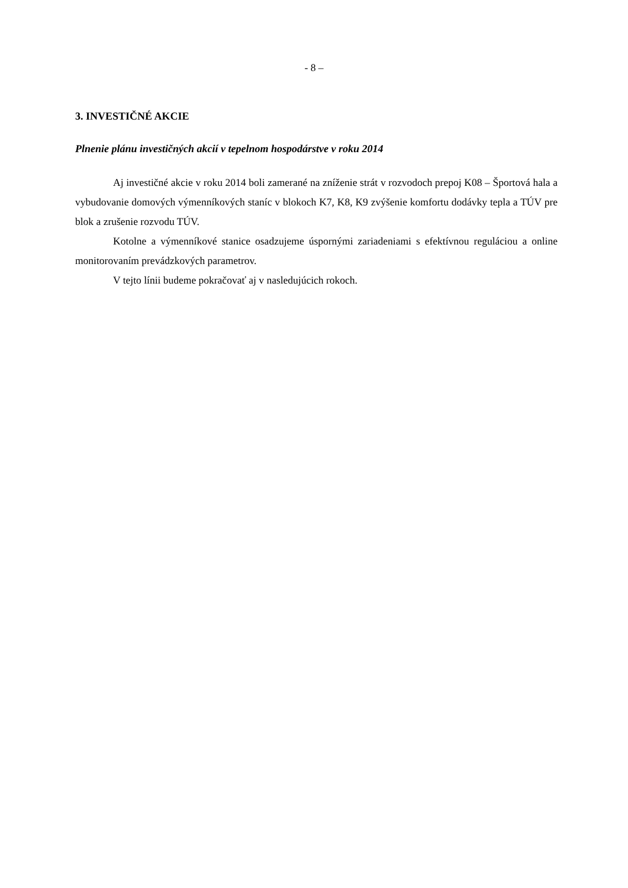- 8 –
3. INVESTIČNÉ AKCIE
Plnenie plánu investičných akcií v tepelnom hospodárstve v roku 2014
Aj investičné akcie v roku 2014 boli zamerané na zníženie strát v rozvodoch prepoj K08 – Športová hala a vybudovanie domových výmenníkových staníc v blokoch K7, K8, K9 zvýšenie komfortu dodávky tepla a TÚV pre blok a zrušenie rozvodu TÚV.
Kotolne a výmenníkové stanice osadzujeme úspornými zariadeniami s efektívnou reguláciou a online monitorovaním prevádzkových parametrov.
V tejto línii budeme pokračovať aj v nasledujúcich rokoch.